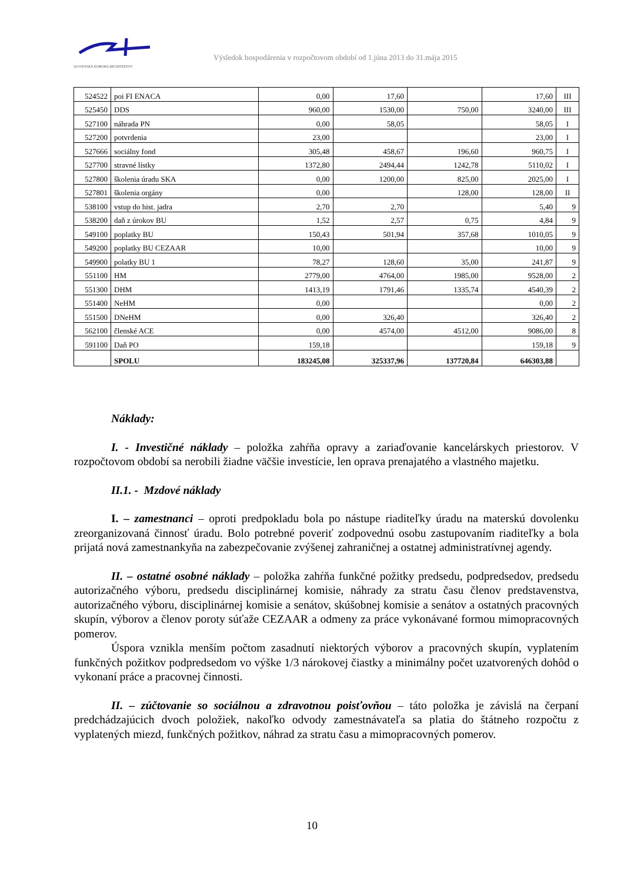SLOVENSKÁ KOMORA ARCHITEKTOV
Výsledok hospodárenia v rozpočtovom období od 1.júna 2013 do 31.mája 2015
| 524522 | poi FI ENACA | 0,00 | 17,60 | | 17,60 | III |
| 525450 | DDS | 960,00 | 1530,00 | 750,00 | 3240,00 | III |
| 527100 | náhrada PN | 0,00 | 58,05 | | 58,05 | I |
| 527200 | potvrdenia | 23,00 | | | 23,00 | I |
| 527666 | sociálny fond | 305,48 | 458,67 | 196,60 | 960,75 | I |
| 527700 | stravné lístky | 1372,80 | 2494,44 | 1242,78 | 5110,02 | I |
| 527800 | školenia úradu SKA | 0,00 | 1200,00 | 825,00 | 2025,00 | I |
| 527801 | školenia orgány | 0,00 | | 128,00 | 128,00 | II |
| 538100 | vstup do hist. jadra | 2,70 | 2,70 | | 5,40 | 9 |
| 538200 | daň z úrokov BU | 1,52 | 2,57 | 0,75 | 4,84 | 9 |
| 549100 | poplatky BU | 150,43 | 501,94 | 357,68 | 1010,05 | 9 |
| 549200 | poplatky BU CEZAAR | 10,00 | | | 10,00 | 9 |
| 549900 | polatky BU 1 | 78,27 | 128,60 | 35,00 | 241,87 | 9 |
| 551100 | HM | 2779,00 | 4764,00 | 1985,00 | 9528,00 | 2 |
| 551300 | DHM | 1413,19 | 1791,46 | 1335,74 | 4540,39 | 2 |
| 551400 | NeHM | 0,00 | | | 0,00 | 2 |
| 551500 | DNeHM | 0,00 | 326,40 | | 326,40 | 2 |
| 562100 | členské ACE | 0,00 | 4574,00 | 4512,00 | 9086,00 | 8 |
| 591100 | Daň PO | 159,18 | | | 159,18 | 9 |
| | SPOLU | 183245,08 | 325337,96 | 137720,84 | 646303,88 | |
Náklady:
I. - Investičné náklady – položka zahŕňa opravy a zariaďovanie kancelárskych priestorov. V rozpočtovom období sa nerobili žiadne väčšie investície, len oprava prenajatého a vlastného majetku.
II.1. - Mzdové náklady
I. – zamestnanci – oproti predpokladu bola po nástupe riaditeľky úradu na materskú dovolenku zreorganizovaná činnosť úradu. Bolo potrebné poveriť zodpovednú osobu zastupovaním riaditeľky a bola prijatá nová zamestnankyňa na zabezpečovanie zvýšenej zahraničnej a ostatnej administratívnej agendy.
II. – ostatné osobné náklady – položka zahŕňa funkčné požitky predsedu, podpredsedov, predsedu autorizačného výboru, predsedu disciplinárnej komisie, náhrady za stratu času členov predstavenstva, autorizačného výboru, disciplinárnej komisie a senátov, skúšobnej komisie a senátov a ostatných pracovných skupín, výborov a členov poroty súťaže CEZAAR a odmeny za práce vykonávané formou mimopracovných pomerov.
Úspora vznikla menším počtom zasadnutí niektorých výborov a pracovných skupín, vyplatením funkčných požitkov podpredsedom vo výške 1/3 nárokovej čiastky a minimálny počet uzatvorených dohôd o vykonaní práce a pracovnej činnosti.
II. – zúčtovanie so sociálnou a zdravotnou poisťovňou – táto položka je závislá na čerpaní predchádzajúcich dvoch položiek, nakoľko odvody zamestnávateľa sa platia do štátneho rozpočtu z vyplatených miezd, funkčných požitkov, náhrad za stratu času a mimopracovných pomerov.
10